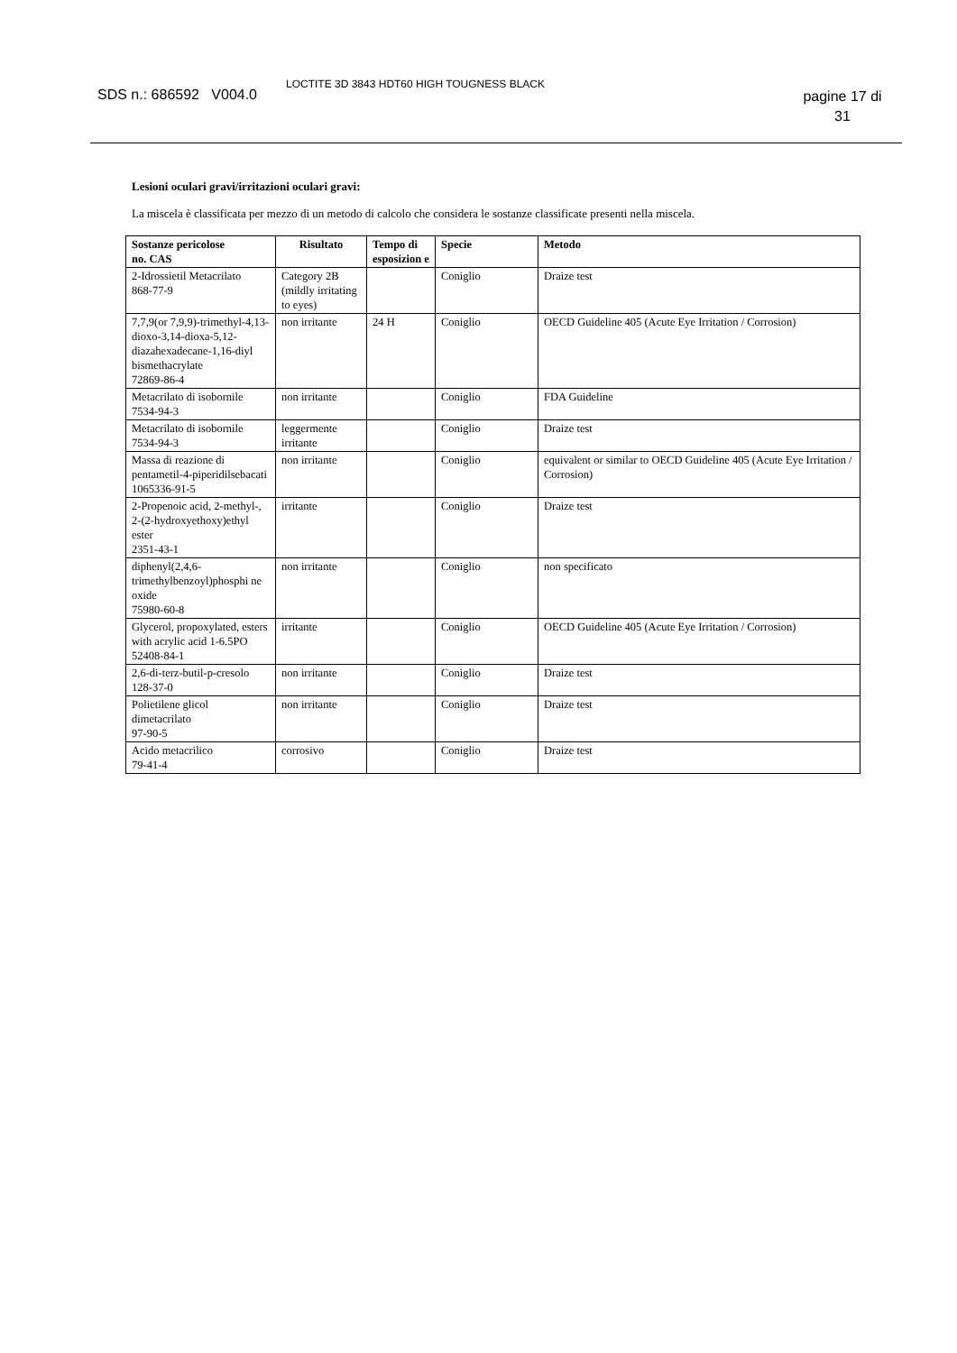SDS n.: 686592 V004.0
LOCTITE 3D 3843 HDT60 HIGH TOUGNESS BLACK
pagine 17 di 31
Lesioni oculari gravi/irritazioni oculari gravi:
La miscela è classificata per mezzo di un metodo di calcolo che considera le sostanze classificate presenti nella miscela.
| Sostanze pericolose no. CAS | Risultato | Tempo di esposizion e | Specie | Metodo |
| --- | --- | --- | --- | --- |
| 2-Idrossietil Metacrilato 868-77-9 | Category 2B (mildly irritating to eyes) | | Coniglio | Draize test |
| 7,7,9(or 7,9,9)-trimethyl-4,13-dioxo-3,14-dioxa-5,12-diazahexadecane-1,16-diyl bismethacrylate 72869-86-4 | non irritante | 24 H | Coniglio | OECD Guideline 405 (Acute Eye Irritation / Corrosion) |
| Metacrilato di isobornile 7534-94-3 | non irritante | | Coniglio | FDA Guideline |
| Metacrilato di isobornile 7534-94-3 | leggermente irritante | | Coniglio | Draize test |
| Massa di reazione di pentametil-4-piperidilsebacati 1065336-91-5 | non irritante | | Coniglio | equivalent or similar to OECD Guideline 405 (Acute Eye Irritation / Corrosion) |
| 2-Propenoic acid, 2-methyl-, 2-(2-hydroxyethoxy)ethyl ester 2351-43-1 | irritante | | Coniglio | Draize test |
| diphenyl(2,4,6-trimethylbenzoyl)phosphi ne oxide 75980-60-8 | non irritante | | Coniglio | non specificato |
| Glycerol, propoxylated, esters with acrylic acid 1-6.5PO 52408-84-1 | irritante | | Coniglio | OECD Guideline 405 (Acute Eye Irritation / Corrosion) |
| 2,6-di-terz-butil-p-cresolo 128-37-0 | non irritante | | Coniglio | Draize test |
| Polietilene glicol dimetacrilato 97-90-5 | non irritante | | Coniglio | Draize test |
| Acido metacrilico 79-41-4 | corrosivo | | Coniglio | Draize test |